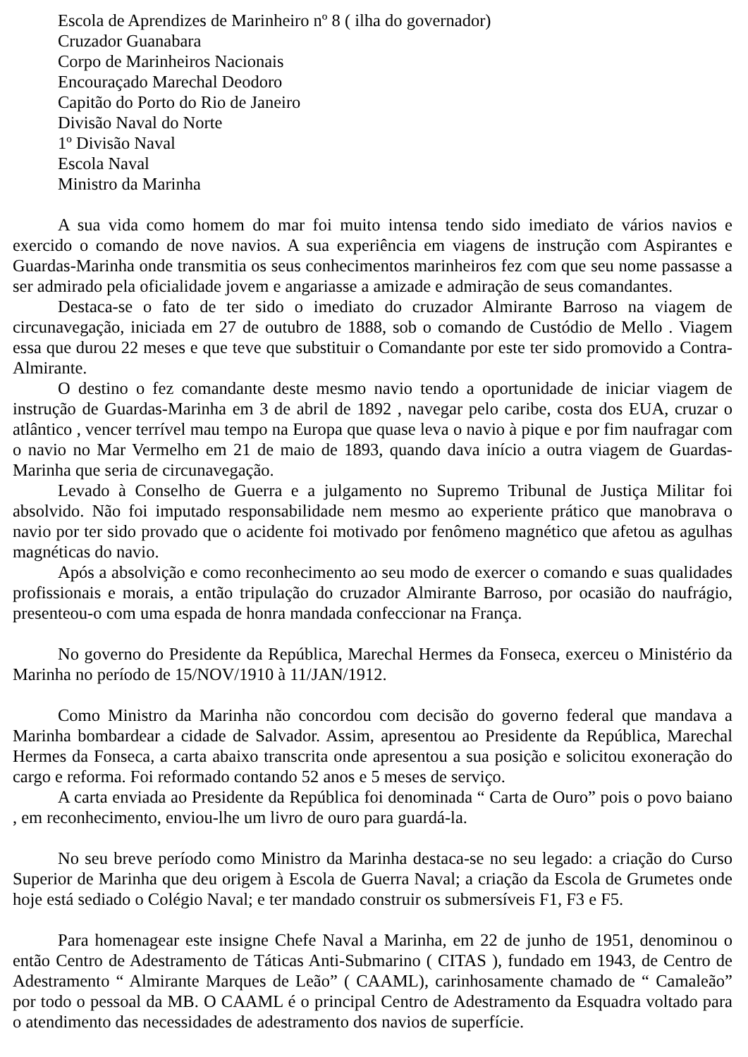Escola de Aprendizes de Marinheiro nº 8 ( ilha do governador)
Cruzador Guanabara
Corpo de Marinheiros Nacionais
Encouraçado Marechal Deodoro
Capitão do Porto do Rio de Janeiro
Divisão Naval do Norte
1º Divisão Naval
Escola Naval
Ministro da Marinha
A sua vida como homem do mar foi muito intensa tendo sido imediato de vários navios e exercido o comando de nove navios. A sua experiência em viagens de instrução com Aspirantes e Guardas-Marinha onde transmitia os seus conhecimentos marinheiros fez com que seu nome passasse a ser admirado pela oficialidade jovem e angariasse a amizade e admiração de seus comandantes.
Destaca-se o fato de ter sido o imediato do cruzador Almirante Barroso na viagem de circunavegação, iniciada em 27 de outubro de 1888, sob o comando de Custódio de Mello . Viagem essa que durou 22 meses e que teve que substituir o Comandante por este ter sido promovido a Contra-Almirante.
O destino o fez comandante deste mesmo navio tendo a oportunidade de iniciar viagem de instrução de Guardas-Marinha em 3 de abril de 1892 , navegar pelo caribe, costa dos EUA, cruzar o atlântico , vencer terrível mau tempo na Europa que quase leva o navio à pique e por fim naufragar com o navio no Mar Vermelho em 21 de maio de 1893, quando dava início a outra viagem de Guardas-Marinha que seria de circunavegação.
Levado à Conselho de Guerra e a julgamento no Supremo Tribunal de Justiça Militar foi absolvido. Não foi imputado responsabilidade nem mesmo ao experiente prático que manobrava o navio por ter sido provado que o acidente foi motivado por fenômeno magnético que afetou as agulhas magnéticas do navio.
Após a absolvição e como reconhecimento ao seu modo de exercer o comando e suas qualidades profissionais e morais, a então tripulação do cruzador Almirante Barroso, por ocasião do naufrágio, presenteou-o com uma espada de honra mandada confeccionar na França.
No governo do Presidente da República, Marechal Hermes da Fonseca, exerceu o Ministério da Marinha no período de 15/NOV/1910 à 11/JAN/1912.
Como Ministro da Marinha não concordou com decisão do governo federal que mandava a Marinha bombardear a cidade de Salvador. Assim, apresentou ao Presidente da República, Marechal Hermes da Fonseca, a carta abaixo transcrita onde apresentou a sua posição e solicitou exoneração do cargo e reforma. Foi reformado contando 52 anos e 5 meses de serviço.
A carta enviada ao Presidente da República foi denominada “ Carta de Ouro” pois o povo baiano , em reconhecimento, enviou-lhe um livro de ouro para guardá-la.
No seu breve período como Ministro da Marinha destaca-se no seu legado: a criação do Curso Superior de Marinha que deu origem à Escola de Guerra Naval; a criação da Escola de Grumetes onde hoje está sediado o Colégio Naval; e ter mandado construir os submersíveis F1, F3 e F5.
Para homenagear este insigne Chefe Naval a Marinha, em 22 de junho de 1951, denominou o então Centro de Adestramento de Táticas Anti-Submarino ( CITAS ), fundado em 1943, de Centro de Adestramento “ Almirante Marques de Leão” ( CAAML), carinhosamente chamado de “ Camaleão” por todo o pessoal da MB. O CAAML é o principal Centro de Adestramento da Esquadra voltado para o atendimento das necessidades de adestramento dos navios de superfície.